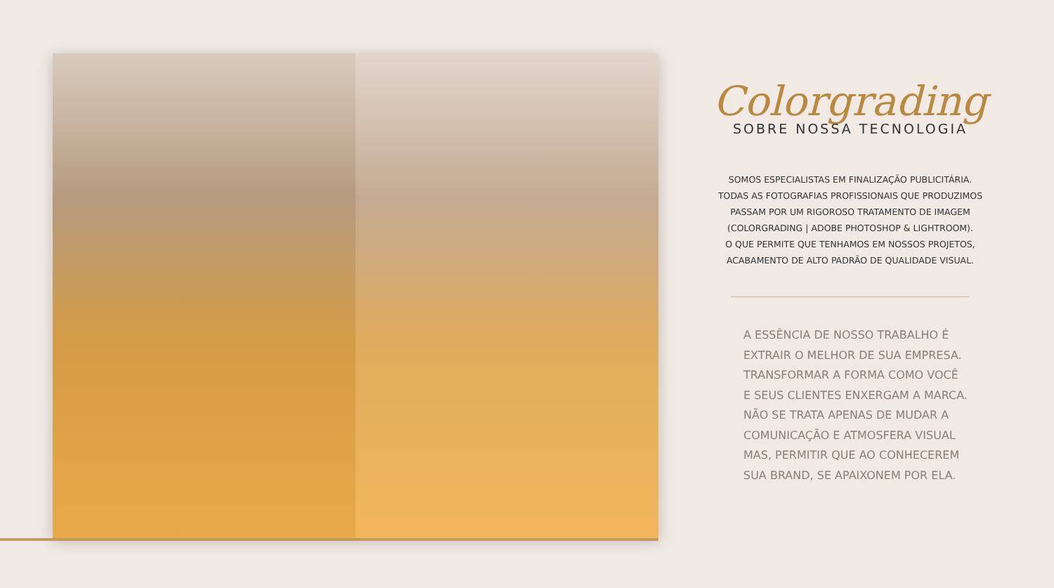Colorgrading
SOBRE NOSSA TECNOLOGIA
SOMOS ESPECIALISTAS EM FINALIZAÇÃO PUBLICITÁRIA.
TODAS AS FOTOGRAFIAS PROFISSIONAIS QUE PRODUZIMOS
PASSAM POR UM RIGOROSO TRATAMENTO DE IMAGEM
(COLORGRADING | ADOBE PHOTOSHOP & LIGHTROOM).
O QUE PERMITE QUE TENHAMOS EM NOSSOS PROJETOS,
ACABAMENTO DE ALTO PADRÃO DE QUALIDADE VISUAL.
A ESSÊNCIA DE NOSSO TRABALHO É
EXTRAIR O MELHOR DE SUA EMPRESA.
TRANSFORMAR A FORMA COMO VOCÊ
E SEUS CLIENTES ENXERGAM A MARCA.
NÃO SE TRATA APENAS DE MUDAR A
COMUNICAÇÃO E ATMOSFERA VISUAL
MAS, PERMITIR QUE AO CONHECEREM
SUA BRAND, SE APAIXONEM POR ELA.